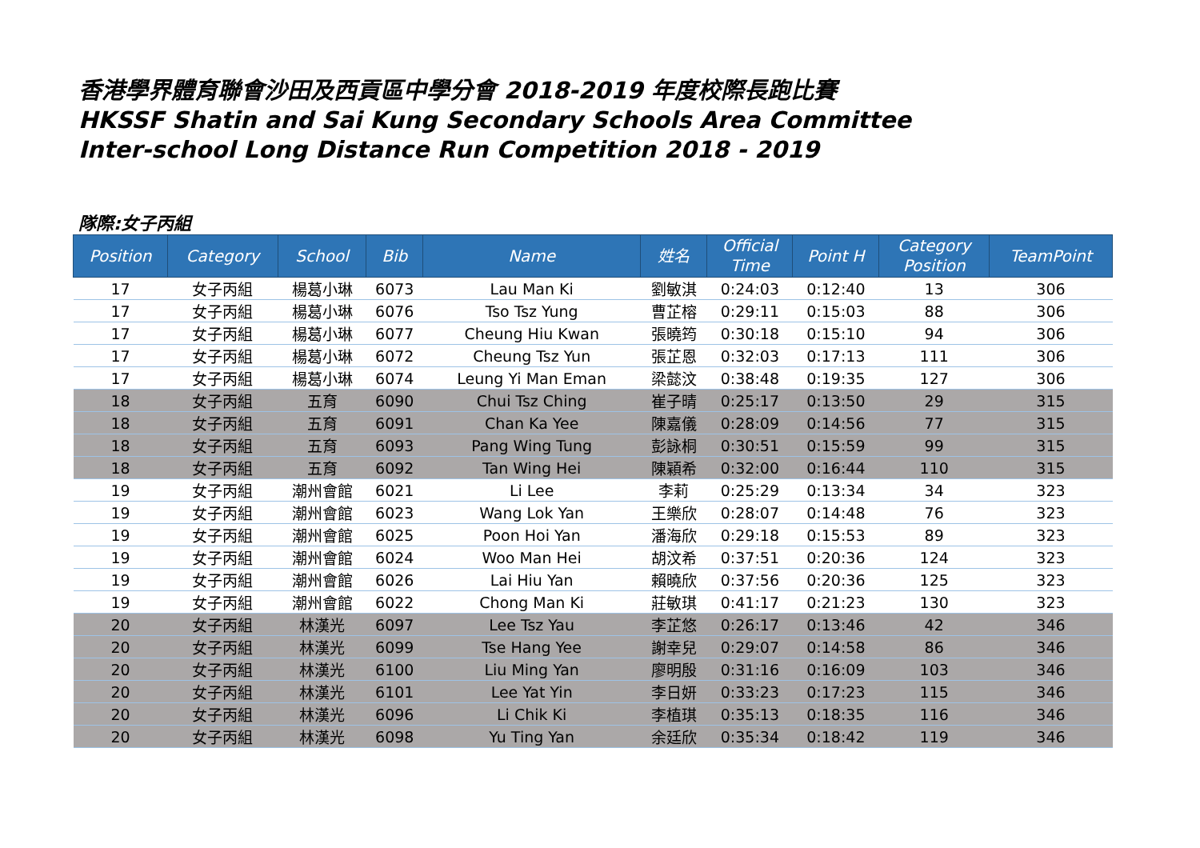香港學界體育聯會沙田及西貢區中學分會 2018-2019 年度校際長跑比賽
HKSSF Shatin and Sai Kung Secondary Schools Area Committee
Inter-school Long Distance Run Competition 2018 - 2019
隊際:女子丙組
| Position | Category | School | Bib | Name | 姓名 | Official Time | Point H | Category Position | TeamPoint |
| --- | --- | --- | --- | --- | --- | --- | --- | --- | --- |
| 17 | 女子丙組 | 楊葛小琳 | 6073 | Lau Man Ki | 劉敏淇 | 0:24:03 | 0:12:40 | 13 | 306 |
| 17 | 女子丙組 | 楊葛小琳 | 6076 | Tso Tsz Yung | 曹芷榕 | 0:29:11 | 0:15:03 | 88 | 306 |
| 17 | 女子丙組 | 楊葛小琳 | 6077 | Cheung Hiu Kwan | 張曉筠 | 0:30:18 | 0:15:10 | 94 | 306 |
| 17 | 女子丙組 | 楊葛小琳 | 6072 | Cheung Tsz Yun | 張芷恩 | 0:32:03 | 0:17:13 | 111 | 306 |
| 17 | 女子丙組 | 楊葛小琳 | 6074 | Leung Yi Man Eman | 梁懿汶 | 0:38:48 | 0:19:35 | 127 | 306 |
| 18 | 女子丙組 | 五育 | 6090 | Chui Tsz Ching | 崔子晴 | 0:25:17 | 0:13:50 | 29 | 315 |
| 18 | 女子丙組 | 五育 | 6091 | Chan Ka Yee | 陳嘉儀 | 0:28:09 | 0:14:56 | 77 | 315 |
| 18 | 女子丙組 | 五育 | 6093 | Pang Wing Tung | 彭詠桐 | 0:30:51 | 0:15:59 | 99 | 315 |
| 18 | 女子丙組 | 五育 | 6092 | Tan Wing Hei | 陳穎希 | 0:32:00 | 0:16:44 | 110 | 315 |
| 19 | 女子丙組 | 潮州會館 | 6021 | Li Lee | 李莉 | 0:25:29 | 0:13:34 | 34 | 323 |
| 19 | 女子丙組 | 潮州會館 | 6023 | Wang Lok Yan | 王樂欣 | 0:28:07 | 0:14:48 | 76 | 323 |
| 19 | 女子丙組 | 潮州會館 | 6025 | Poon Hoi Yan | 潘海欣 | 0:29:18 | 0:15:53 | 89 | 323 |
| 19 | 女子丙組 | 潮州會館 | 6024 | Woo Man Hei | 胡汶希 | 0:37:51 | 0:20:36 | 124 | 323 |
| 19 | 女子丙組 | 潮州會館 | 6026 | Lai Hiu Yan | 賴曉欣 | 0:37:56 | 0:20:36 | 125 | 323 |
| 19 | 女子丙組 | 潮州會館 | 6022 | Chong Man Ki | 莊敏琪 | 0:41:17 | 0:21:23 | 130 | 323 |
| 20 | 女子丙組 | 林漢光 | 6097 | Lee Tsz Yau | 李芷悠 | 0:26:17 | 0:13:46 | 42 | 346 |
| 20 | 女子丙組 | 林漢光 | 6099 | Tse Hang Yee | 謝幸兒 | 0:29:07 | 0:14:58 | 86 | 346 |
| 20 | 女子丙組 | 林漢光 | 6100 | Liu Ming Yan | 廖明殷 | 0:31:16 | 0:16:09 | 103 | 346 |
| 20 | 女子丙組 | 林漢光 | 6101 | Lee Yat Yin | 李日妍 | 0:33:23 | 0:17:23 | 115 | 346 |
| 20 | 女子丙組 | 林漢光 | 6096 | Li Chik Ki | 李植琪 | 0:35:13 | 0:18:35 | 116 | 346 |
| 20 | 女子丙組 | 林漢光 | 6098 | Yu Ting Yan | 余廷欣 | 0:35:34 | 0:18:42 | 119 | 346 |